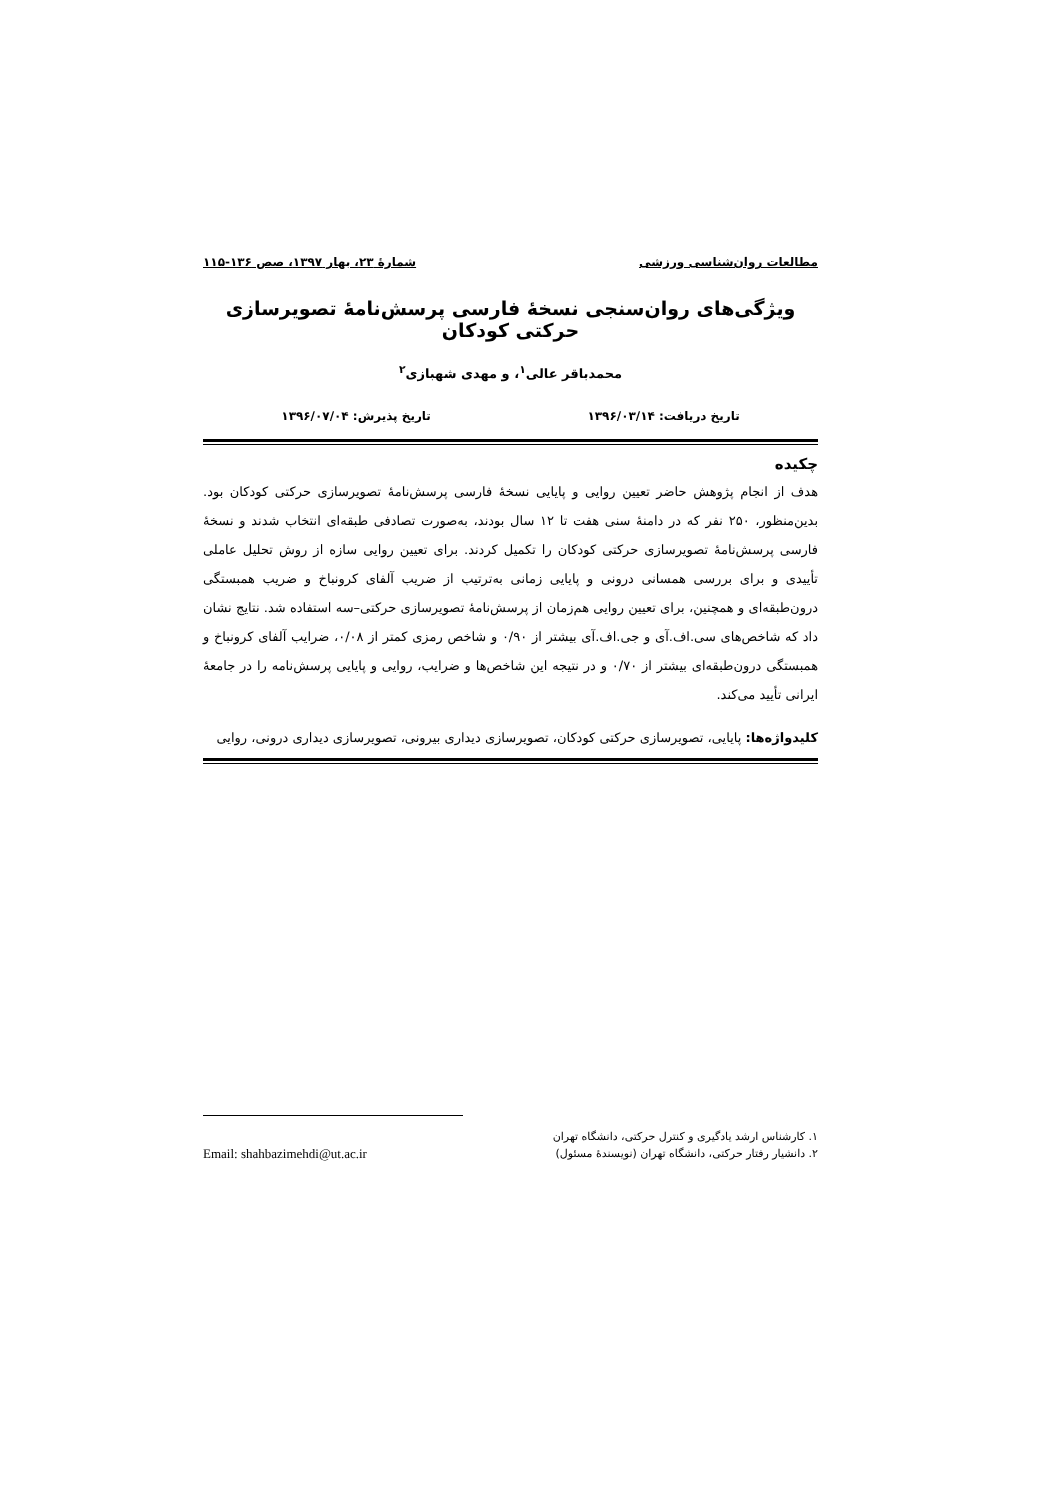مطالعات روان‌شناسی ورزشی شمارۀ ۲۳، بهار ۱۳۹۷، صص ۱۳۶-۱۱۵
ویژگی‌های روان‌سنجی نسخۀ فارسی پرسش‌نامۀ تصویرسازی حرکتی کودکان
محمدباقر عالی<sup>۱</sup>، و مهدی شهبازی<sup>۲</sup>
تاریخ دریافت: ۱۳۹۶/۰۳/۱۴ تاریخ پذیرش: ۱۳۹۶/۰۷/۰۴
چکیده
هدف از انجام پژوهش حاضر تعیین روایی و پایایی نسخۀ فارسی پرسش‌نامۀ تصویرسازی حرکتی کودکان بود. بدین‌منظور، ۲۵۰ نفر که در دامنۀ سنی هفت تا ۱۲ سال بودند، به‌صورت تصادفی طبقه‌ای انتخاب شدند و نسخۀ فارسی پرسش‌نامۀ تصویرسازی حرکتی کودکان را تکمیل کردند. برای تعیین روایی سازه از روش تحلیل عاملی تأییدی و برای بررسی همسانی درونی و پایایی زمانی به‌ترتیب از ضریب آلفای کرونباخ و ضریب همبستگی درون‌طبقه‌ای و همچنین، برای تعیین روایی هم‌زمان از پرسش‌نامۀ تصویرسازی حرکتی–سه استفاده شد. نتایج نشان داد که شاخص‌های سی.اف.آی و جی.اف.آی بیشتر از ۰/۹۰ و شاخص رمزی کمتر از ۰/۰۸، ضرایب آلفای کرونباخ و همبستگی درون‌طبقه‌ای بیشتر از ۰/۷۰ و در نتیجه این شاخص‌ها و ضرایب، روایی و پایایی پرسش‌نامه را در جامعۀ ایرانی تأیید می‌کند.
کلیدواژه‌ها: پایایی، تصویرسازی حرکتی کودکان، تصویرسازی دیداری بیرونی، تصویرسازی دیداری درونی، روایی
۱. کارشناس ارشد یادگیری و کنترل حرکتی، دانشگاه تهران
۲. دانشیار رفتار حرکتی، دانشگاه تهران (نویسندۀ مسئول) Email: shahbazimehdi@ut.ac.ir